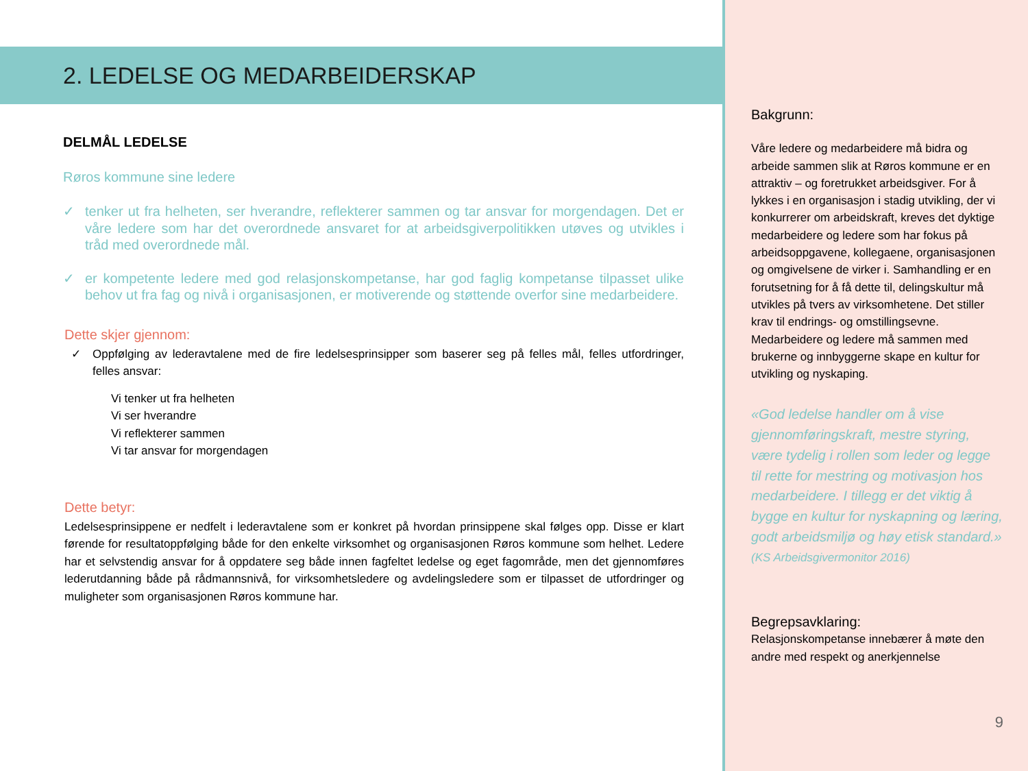2. LEDELSE OG MEDARBEIDERSKAP
DELMÅL LEDELSE
Røros kommune sine ledere
✓ tenker ut fra helheten, ser hverandre, reflekterer sammen og tar ansvar for morgendagen. Det er våre ledere som har det overordnede ansvaret for at arbeidsgiverpolitikken utøves og utvikles i tråd med overordnede mål.
✓ er kompetente ledere med god relasjonskompetanse, har god faglig kompetanse tilpasset ulike behov ut fra fag og nivå i organisasjonen, er motiverende og støttende overfor sine medarbeidere.
Dette skjer gjennom:
✓ Oppfølging av lederavtalene med de fire ledelsesprinsipper som baserer seg på felles mål, felles utfordringer, felles ansvar:
Vi tenker ut fra helheten
Vi ser hverandre
Vi reflekterer sammen
Vi tar ansvar for morgendagen
Dette betyr:
Ledelsesprinsippene er nedfelt i lederavtalene som er konkret på hvordan prinsippene skal følges opp. Disse er klart førende for resultatoppfølging både for den enkelte virksomhet og organisasjonen Røros kommune som helhet. Ledere har et selvstendig ansvar for å oppdatere seg både innen fagfeltet ledelse og eget fagområde, men det gjennomføres lederutdanning både på rådmannsnivå, for virksomhetsledere og avdelingsledere som er tilpasset de utfordringer og muligheter som organisasjonen Røros kommune har.
Bakgrunn:
Våre ledere og medarbeidere må bidra og arbeide sammen slik at Røros kommune er en attraktiv – og foretrukket arbeidsgiver. For å lykkes i en organisasjon i stadig utvikling, der vi konkurrerer om arbeidskraft, kreves det dyktige medarbeidere og ledere som har fokus på arbeidsoppgavene, kollegaene, organisasjonen og omgivelsene de virker i. Samhandling er en forutsetning for å få dette til, delingskultur må utvikles på tvers av virksomhetene. Det stiller krav til endrings- og omstillingsevne. Medarbeidere og ledere må sammen med brukerne og innbyggerne skape en kultur for utvikling og nyskaping.
«God ledelse handler om å vise gjennomføringskraft, mestre styring, være tydelig i rollen som leder og legge til rette for mestring og motivasjon hos medarbeidere. I tillegg er det viktig å bygge en kultur for nyskapning og læring, godt arbeidsmiljø og høy etisk standard.»
(KS Arbeidsgivermonitor 2016)
Begrepsavklaring:
Relasjonskompetanse innebærer å møte den andre med respekt og anerkjennelse
9